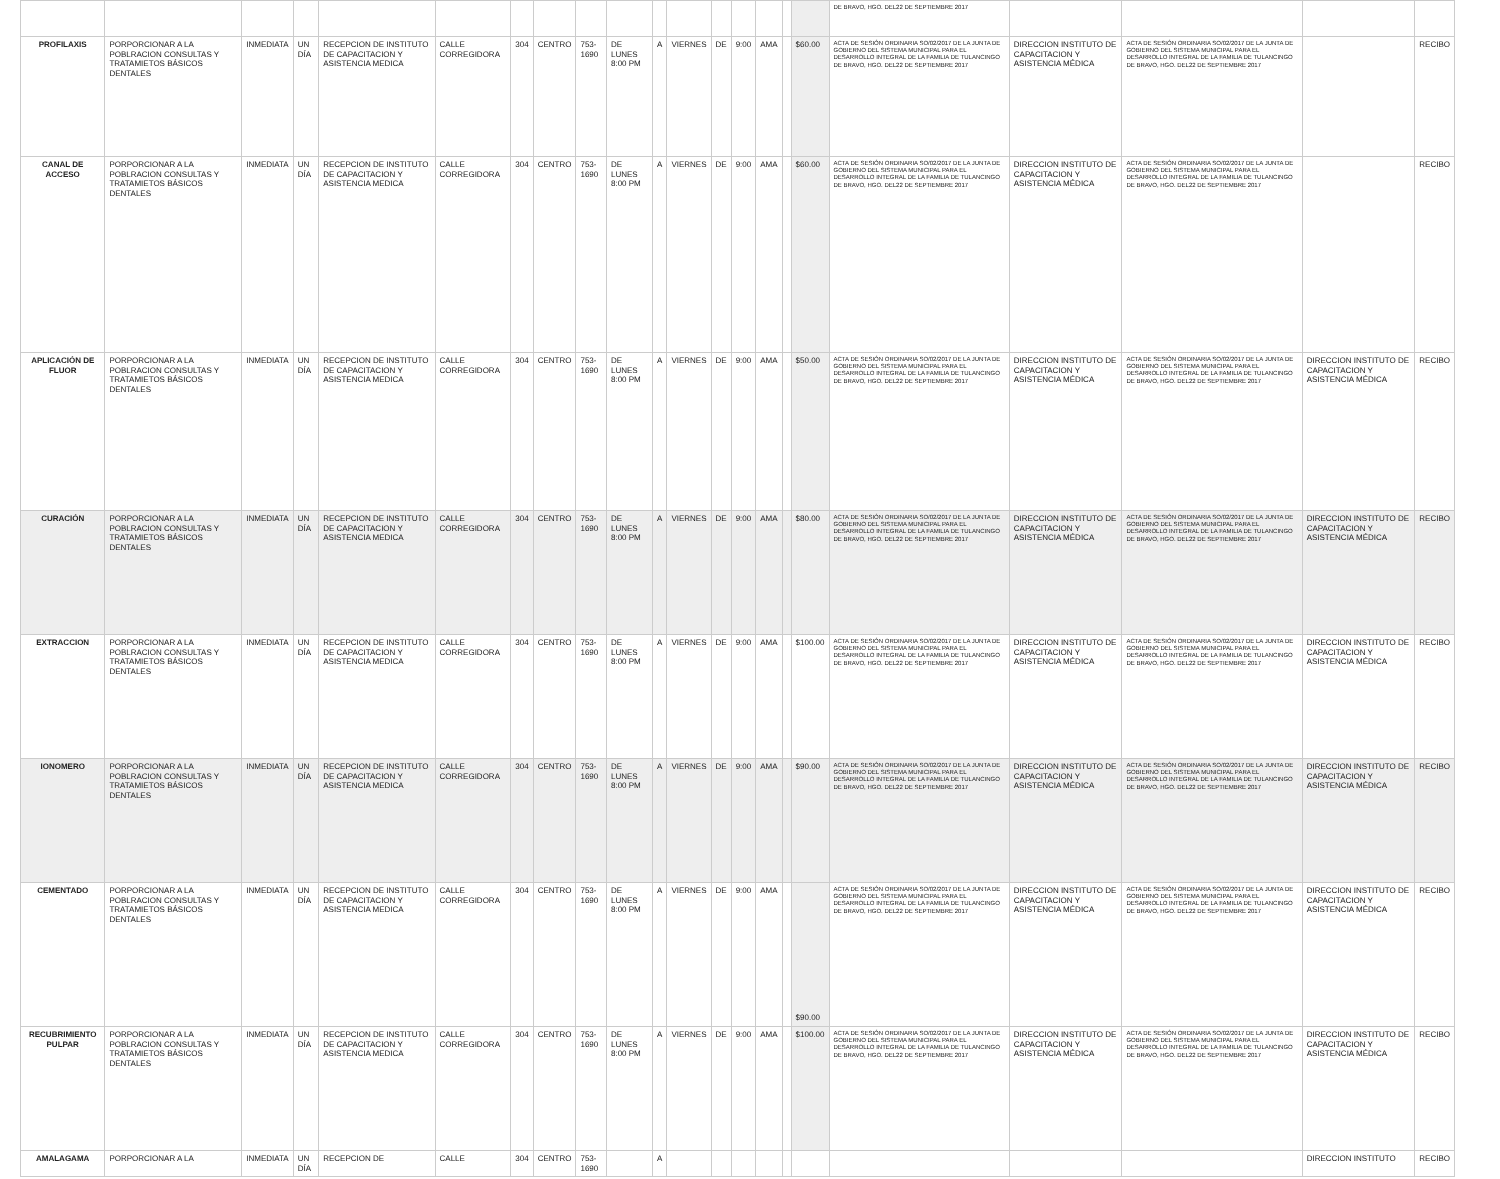| | | | | | | | | | | | | | | | | | DE BRAVO, HGO. DEL22 DE SEPTIEMBRE 2017 | | | | |
| PROFILAXIS | PORPORCIONAR A LA POBLRACION CONSULTAS Y TRATAMIETOS BÁSICOS DENTALES | INMEDIATA | UN DÍA | RECEPCION DE INSTITUTO DE CAPACITACION Y ASISTENCIA MEDICA | CALLE CORREGIDORA | 304 | CENTRO | 753-1690 | DE LUNES 8:00 PM | A | VIERNES | DE | 9:00 | AMA | | $60.00 | ACTA DE SESIÓN ORDINARIA SO/02/2017 DE LA JUNTA DE GOBIERNO DEL SISTEMA MUNICIPAL PARA EL DESARROLLO INTEGRAL DE LA FAMILIA DE TULANCINGO DE BRAVO, HGO. DEL22 DE SEPTIEMBRE 2017 | DIRECCION INSTITUTO DE CAPACITACION Y ASISTENCIA MÉDICA | ACTA DE SESIÓN ORDINARIA SO/02/2017 DE LA JUNTA DE GOBIERNO DEL SISTEMA MUNICIPAL PARA EL DESARROLLO INTEGRAL DE LA FAMILIA DE TULANCINGO DE BRAVO, HGO. DEL22 DE SEPTIEMBRE 2017 | | RECIBO |
| CANAL DE ACCESO | PORPORCIONAR A LA POBLRACION CONSULTAS Y TRATAMIETOS BÁSICOS DENTALES | INMEDIATA | UN DÍA | RECEPCION DE INSTITUTO DE CAPACITACION Y ASISTENCIA MEDICA | CALLE CORREGIDORA | 304 | CENTRO | 753-1690 | DE LUNES 8:00 PM | A | VIERNES | DE | 9:00 | AMA | | $60.00 | ACTA DE SESIÓN ORDINARIA SO/02/2017 DE LA JUNTA DE GOBIERNO DEL SISTEMA MUNICIPAL PARA EL DESARROLLO INTEGRAL DE LA FAMILIA DE TULANCINGO DE BRAVO, HGO. DEL22 DE SEPTIEMBRE 2017 | DIRECCION INSTITUTO DE CAPACITACION Y ASISTENCIA MÉDICA | ACTA DE SESIÓN ORDINARIA SO/02/2017 DE LA JUNTA DE GOBIERNO DEL SISTEMA MUNICIPAL PARA EL DESARROLLO INTEGRAL DE LA FAMILIA DE TULANCINGO DE BRAVO, HGO. DEL22 DE SEPTIEMBRE 2017 | | RECIBO |
| APLICACIÓN DE FLUOR | PORPORCIONAR A LA POBLRACION CONSULTAS Y TRATAMIETOS BÁSICOS DENTALES | INMEDIATA | UN DÍA | RECEPCION DE INSTITUTO DE CAPACITACION Y ASISTENCIA MEDICA | CALLE CORREGIDORA | 304 | CENTRO | 753-1690 | DE LUNES 8:00 PM | A | VIERNES | DE | 9:00 | AMA | | $50.00 | ACTA DE SESIÓN ORDINARIA SO/02/2017 DE LA JUNTA DE GOBIERNO DEL SISTEMA MUNICIPAL PARA EL DESARROLLO INTEGRAL DE LA FAMILIA DE TULANCINGO DE BRAVO, HGO. DEL22 DE SEPTIEMBRE 2017 | DIRECCION INSTITUTO DE CAPACITACION Y ASISTENCIA MÉDICA | ACTA DE SESIÓN ORDINARIA SO/02/2017 DE LA JUNTA DE GOBIERNO DEL SISTEMA MUNICIPAL PARA EL DESARROLLO INTEGRAL DE LA FAMILIA DE TULANCINGO DE BRAVO, HGO. DEL22 DE SEPTIEMBRE 2017 | DIRECCION INSTITUTO DE CAPACITACION Y ASISTENCIA MÉDICA | RECIBO |
| CURACIÓN | PORPORCIONAR A LA POBLRACION CONSULTAS Y TRATAMIETOS BÁSICOS DENTALES | INMEDIATA | UN DÍA | RECEPCION DE INSTITUTO DE CAPACITACION Y ASISTENCIA MEDICA | CALLE CORREGIDORA | 304 | CENTRO | 753-1690 | DE LUNES 8:00 PM | A | VIERNES | DE | 9:00 | AMA | | $80.00 | ACTA DE SESIÓN ORDINARIA SO/02/2017 DE LA JUNTA DE GOBIERNO DEL SISTEMA MUNICIPAL PARA EL DESARROLLO INTEGRAL DE LA FAMILIA DE TULANCINGO DE BRAVO, HGO. DEL22 DE SEPTIEMBRE 2017 | DIRECCION INSTITUTO DE CAPACITACION Y ASISTENCIA MÉDICA | ACTA DE SESIÓN ORDINARIA SO/02/2017 DE LA JUNTA DE GOBIERNO DEL SISTEMA MUNICIPAL PARA EL DESARROLLO INTEGRAL DE LA FAMILIA DE TULANCINGO DE BRAVO, HGO. DEL22 DE SEPTIEMBRE 2017 | DIRECCION INSTITUTO DE CAPACITACION Y ASISTENCIA MÉDICA | RECIBO |
| EXTRACCION | PORPORCIONAR A LA POBLRACION CONSULTAS Y TRATAMIETOS BÁSICOS DENTALES | INMEDIATA | UN DÍA | RECEPCION DE INSTITUTO DE CAPACITACION Y ASISTENCIA MEDICA | CALLE CORREGIDORA | 304 | CENTRO | 753-1690 | DE LUNES 8:00 PM | A | VIERNES | DE | 9:00 | AMA | | $100.00 | ACTA DE SESIÓN ORDINARIA SO/02/2017 DE LA JUNTA DE GOBIERNO DEL SISTEMA MUNICIPAL PARA EL DESARROLLO INTEGRAL DE LA FAMILIA DE TULANCINGO DE BRAVO, HGO. DEL22 DE SEPTIEMBRE 2017 | DIRECCION INSTITUTO DE CAPACITACION Y ASISTENCIA MÉDICA | ACTA DE SESIÓN ORDINARIA SO/02/2017 DE LA JUNTA DE GOBIERNO DEL SISTEMA MUNICIPAL PARA EL DESARROLLO INTEGRAL DE LA FAMILIA DE TULANCINGO DE BRAVO, HGO. DEL22 DE SEPTIEMBRE 2017 | DIRECCION INSTITUTO DE CAPACITACION Y ASISTENCIA MÉDICA | RECIBO |
| IONOMERO | PORPORCIONAR A LA POBLRACION CONSULTAS Y TRATAMIETOS BÁSICOS DENTALES | INMEDIATA | UN DÍA | RECEPCION DE INSTITUTO DE CAPACITACION Y ASISTENCIA MEDICA | CALLE CORREGIDORA | 304 | CENTRO | 753-1690 | DE LUNES 8:00 PM | A | VIERNES | DE | 9:00 | AMA | | $90.00 | ACTA DE SESIÓN ORDINARIA SO/02/2017 DE LA JUNTA DE GOBIERNO DEL SISTEMA MUNICIPAL PARA EL DESARROLLO INTEGRAL DE LA FAMILIA DE TULANCINGO DE BRAVO, HGO. DEL22 DE SEPTIEMBRE 2017 | DIRECCION INSTITUTO DE CAPACITACION Y ASISTENCIA MÉDICA | ACTA DE SESIÓN ORDINARIA SO/02/2017 DE LA JUNTA DE GOBIERNO DEL SISTEMA MUNICIPAL PARA EL DESARROLLO INTEGRAL DE LA FAMILIA DE TULANCINGO DE BRAVO, HGO. DEL22 DE SEPTIEMBRE 2017 | DIRECCION INSTITUTO DE CAPACITACION Y ASISTENCIA MÉDICA | RECIBO |
| CEMENTADO | PORPORCIONAR A LA POBLRACION CONSULTAS Y TRATAMIETOS BÁSICOS DENTALES | INMEDIATA | UN DÍA | RECEPCION DE INSTITUTO DE CAPACITACION Y ASISTENCIA MEDICA | CALLE CORREGIDORA | 304 | CENTRO | 753-1690 | DE LUNES 8:00 PM | A | VIERNES | DE | 9:00 | AMA | | $90.00 | ACTA DE SESIÓN ORDINARIA SO/02/2017 DE LA JUNTA DE GOBIERNO DEL SISTEMA MUNICIPAL PARA EL DESARROLLO INTEGRAL DE LA FAMILIA DE TULANCINGO DE BRAVO, HGO. DEL22 DE SEPTIEMBRE 2017 | DIRECCION INSTITUTO DE CAPACITACION Y ASISTENCIA MÉDICA | ACTA DE SESIÓN ORDINARIA SO/02/2017 DE LA JUNTA DE GOBIERNO DEL SISTEMA MUNICIPAL PARA EL DESARROLLO INTEGRAL DE LA FAMILIA DE TULANCINGO DE BRAVO, HGO. DEL22 DE SEPTIEMBRE 2017 | DIRECCION INSTITUTO DE CAPACITACION Y ASISTENCIA MÉDICA | RECIBO |
| RECUBRIMIENTO PULPAR | PORPORCIONAR A LA POBLRACION CONSULTAS Y TRATAMIETOS BÁSICOS DENTALES | INMEDIATA | UN DÍA | RECEPCION DE INSTITUTO DE CAPACITACION Y ASISTENCIA MEDICA | CALLE CORREGIDORA | 304 | CENTRO | 753-1690 | DE LUNES 8:00 PM | A | VIERNES | DE | 9:00 | AMA | | $100.00 | ACTA DE SESIÓN ORDINARIA SO/02/2017 DE LA JUNTA DE GOBIERNO DEL SISTEMA MUNICIPAL PARA EL DESARROLLO INTEGRAL DE LA FAMILIA DE TULANCINGO DE BRAVO, HGO. DEL22 DE SEPTIEMBRE 2017 | DIRECCION INSTITUTO DE CAPACITACION Y ASISTENCIA MÉDICA | ACTA DE SESIÓN ORDINARIA SO/02/2017 DE LA JUNTA DE GOBIERNO DEL SISTEMA MUNICIPAL PARA EL DESARROLLO INTEGRAL DE LA FAMILIA DE TULANCINGO DE BRAVO, HGO. DEL22 DE SEPTIEMBRE 2017 | DIRECCION INSTITUTO DE CAPACITACION Y ASISTENCIA MÉDICA | RECIBO |
| AMALAGAMA | PORPORCIONAR A LA | INMEDIATA | UN DÍA | RECEPCION DE | CALLE | 304 | CENTRO | 753-1690 | | A | | | | | | | | | | DIRECCION INSTITUTO | RECIBO |